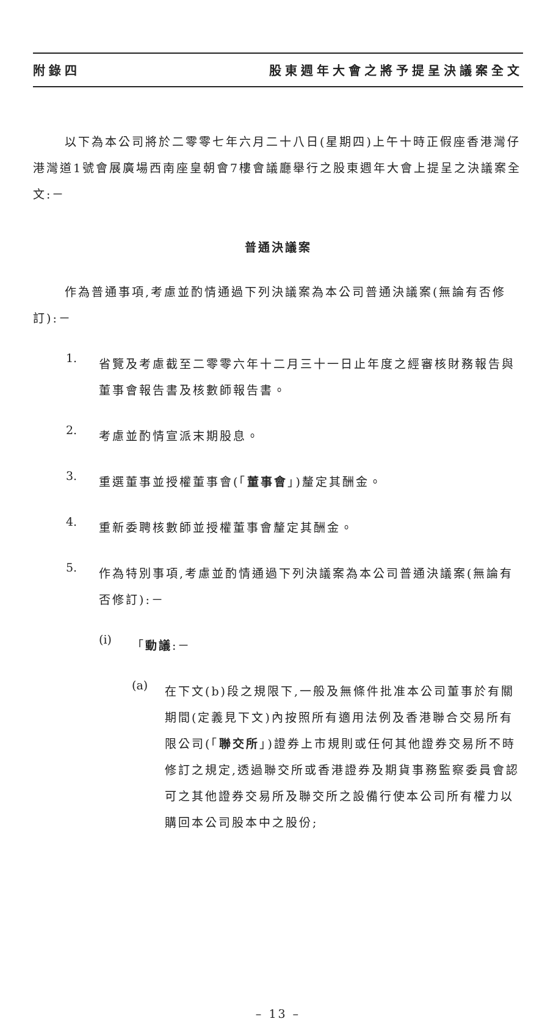附錄四 股東週年大會之將予提呈決議案全文
以下為本公司將於二零零七年六月二十八日(星期四)上午十時正假座香港灣仔港灣道1號會展廣場西南座皇朝會7樓會議廳舉行之股東週年大會上提呈之決議案全文:－
普通決議案
作為普通事項,考慮並酌情通過下列決議案為本公司普通決議案(無論有否修訂):－
1.
省覽及考慮截至二零零六年十二月三十一日止年度之經審核財務報告與董事會報告書及核數師報告書。
2.
考慮並酌情宣派末期股息。
3.
重選董事並授權董事會(「董事會」)釐定其酬金。
4.
重新委聘核數師並授權董事會釐定其酬金。
5.
作為特別事項,考慮並酌情通過下列決議案為本公司普通決議案(無論有否修訂):－
(i)
「動議:－
(a)
在下文(b)段之規限下,一般及無條件批准本公司董事於有關期間(定義見下文)內按照所有適用法例及香港聯合交易所有限公司(「聯交所」)證券上市規則或任何其他證券交易所不時修訂之規定,透過聯交所或香港證券及期貨事務監察委員會認可之其他證券交易所及聯交所之設備行使本公司所有權力以購回本公司股本中之股份;
– 13 –